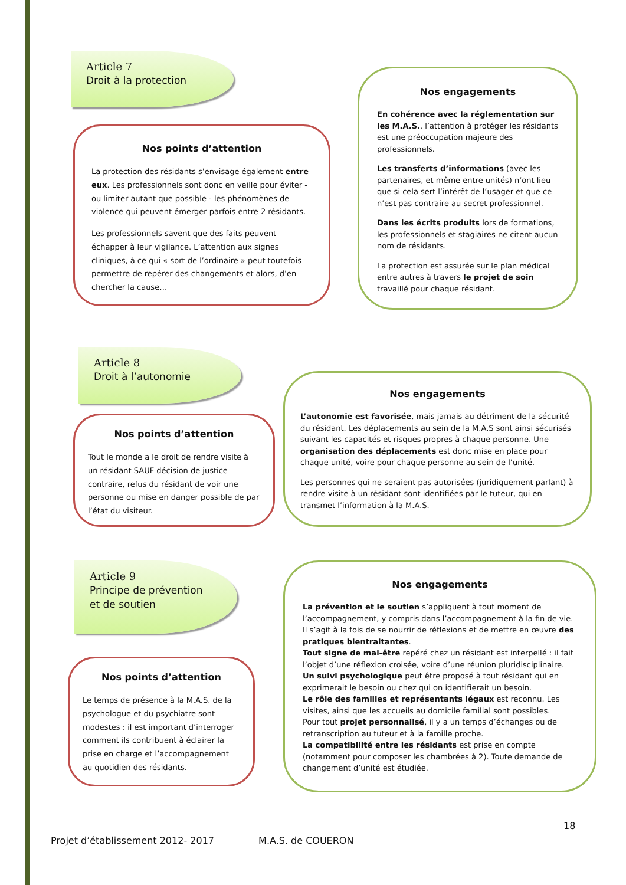Article 7
Droit à la protection
Nos points d’attention
La protection des résidants s’envisage également entre eux. Les professionnels sont donc en veille pour éviter - ou limiter autant que possible - les phénomènes de violence qui peuvent émerger parfois entre 2 résidants.
Les professionnels savent que des faits peuvent échapper à leur vigilance. L’attention aux signes cliniques, à ce qui « sort de l’ordinaire » peut toutefois permettre de repérer des changements et alors, d’en chercher la cause…
Nos engagements
En cohérence avec la réglementation sur les M.A.S., l’attention à protéger les résidants est une préoccupation majeure des professionnels.
Les transferts d’informations (avec les partenaires, et même entre unités) n’ont lieu que si cela sert l’intérêt de l’usager et que ce n’est pas contraire au secret professionnel.
Dans les écrits produits lors de formations, les professionnels et stagiaires ne citent aucun nom de résidants.
La protection est assurée sur le plan médical entre autres à travers le projet de soin travaillé pour chaque résidant.
Article 8
Droit à l’autonomie
Nos points d’attention
Tout le monde a le droit de rendre visite à un résidant SAUF décision de justice contraire, refus du résidant de voir une personne ou mise en danger possible de par l’état du visiteur.
Nos engagements
L’autonomie est favorisée, mais jamais au détriment de la sécurité du résidant. Les déplacements au sein de la M.A.S sont ainsi sécurisés suivant les capacités et risques propres à chaque personne. Une organisation des déplacements est donc mise en place pour chaque unité, voire pour chaque personne au sein de l’unité.
Les personnes qui ne seraient pas autorisées (juridiquement parlant) à rendre visite à un résidant sont identifiées par le tuteur, qui en transmet l’information à la M.A.S.
Article 9
Principe de prévention
et de soutien
Nos points d’attention
Le temps de présence à la M.A.S. de la psychologue et du psychiatre sont modestes : il est important d’interroger comment ils contribuent à éclairer la prise en charge et l’accompagnement au quotidien des résidants.
Nos engagements
La prévention et le soutien s’appliquent à tout moment de l’accompagnement, y compris dans l’accompagnement à la fin de vie. Il s’agit à la fois de se nourrir de réflexions et de mettre en œuvre des pratiques bientraitantes.
Tout signe de mal-être repéré chez un résidant est interpellé : il fait l’objet d’une réflexion croisée, voire d’une réunion pluridisciplinaire.
Un suivi psychologique peut être proposé à tout résidant qui en exprimerait le besoin ou chez qui on identifierait un besoin.
Le rôle des familles et représentants légaux est reconnu. Les visites, ainsi que les accueils au domicile familial sont possibles.
Pour tout projet personnalisé, il y a un temps d’échanges ou de retranscription au tuteur et à la famille proche.
La compatibilité entre les résidants est prise en compte (notamment pour composer les chambrées à 2). Toute demande de changement d’unité est étudiée.
18
Projet d’établissement 2012- 2017 M.A.S. de COUERON